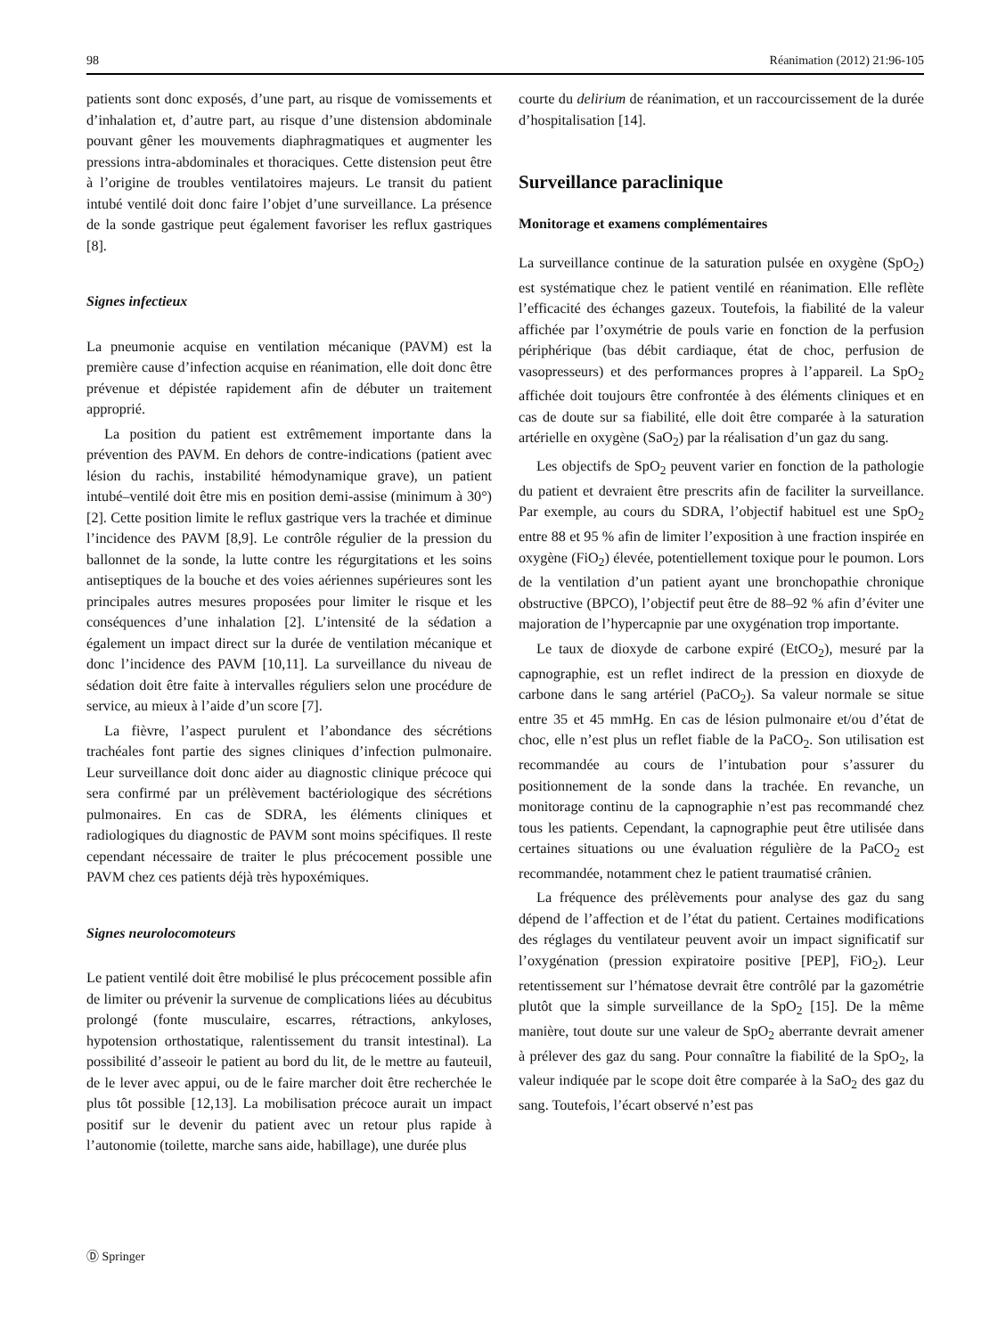98 Réanimation (2012) 21:96-105
patients sont donc exposés, d’une part, au risque de vomissements et d’inhalation et, d’autre part, au risque d’une distension abdominale pouvant gêner les mouvements diaphragmatiques et augmenter les pressions intra-abdominales et thoraciques. Cette distension peut être à l’origine de troubles ventilatoires majeurs. Le transit du patient intubé ventilé doit donc faire l’objet d’une surveillance. La présence de la sonde gastrique peut également favoriser les reflux gastriques [8].
Signes infectieux
La pneumonie acquise en ventilation mécanique (PAVM) est la première cause d’infection acquise en réanimation, elle doit donc être prévenue et dépistée rapidement afin de débuter un traitement approprié.
La position du patient est extrêmement importante dans la prévention des PAVM. En dehors de contre-indications (patient avec lésion du rachis, instabilité hémodynamique grave), un patient intubé–ventilé doit être mis en position demi-assise (minimum à 30°) [2]. Cette position limite le reflux gastrique vers la trachée et diminue l’incidence des PAVM [8,9]. Le contrôle régulier de la pression du ballonnet de la sonde, la lutte contre les régurgitations et les soins antiseptiques de la bouche et des voies aériennes supérieures sont les principales autres mesures proposées pour limiter le risque et les conséquences d’une inhalation [2]. L’intensité de la sédation a également un impact direct sur la durée de ventilation mécanique et donc l’incidence des PAVM [10,11]. La surveillance du niveau de sédation doit être faite à intervalles réguliers selon une procédure de service, au mieux à l’aide d’un score [7].
La fièvre, l’aspect purulent et l’abondance des sécrétions trachéales font partie des signes cliniques d’infection pulmonaire. Leur surveillance doit donc aider au diagnostic clinique précoce qui sera confirmé par un prélèvement bactériologique des sécrétions pulmonaires. En cas de SDRA, les éléments cliniques et radiologiques du diagnostic de PAVM sont moins spécifiques. Il reste cependant nécessaire de traiter le plus précocement possible une PAVM chez ces patients déjà très hypoxémiques.
Signes neurolocomoteurs
Le patient ventilé doit être mobilisé le plus précocement possible afin de limiter ou prévenir la survenue de complications liées au décubitus prolongé (fonte musculaire, escarres, rétractions, ankyloses, hypotension orthostatique, ralentissement du transit intestinal). La possibilité d’asseoir le patient au bord du lit, de le mettre au fauteuil, de le lever avec appui, ou de le faire marcher doit être recherchée le plus tôt possible [12,13]. La mobilisation précoce aurait un impact positif sur le devenir du patient avec un retour plus rapide à l’autonomie (toilette, marche sans aide, habillage), une durée plus
courte du delirium de réanimation, et un raccourcissement de la durée d’hospitalisation [14].
Surveillance paraclinique
Monitorage et examens complémentaires
La surveillance continue de la saturation pulsée en oxygène (SpO<sub>2</sub>) est systématique chez le patient ventilé en réanimation. Elle reflète l’efficacité des échanges gazeux. Toutefois, la fiabilité de la valeur affichée par l’oxymétrie de pouls varie en fonction de la perfusion périphérique (bas débit cardiaque, état de choc, perfusion de vasopresseurs) et des performances propres à l’appareil. La SpO<sub>2</sub> affichée doit toujours être confrontée à des éléments cliniques et en cas de doute sur sa fiabilité, elle doit être comparée à la saturation artérielle en oxygène (SaO<sub>2</sub>) par la réalisation d’un gaz du sang.
Les objectifs de SpO<sub>2</sub> peuvent varier en fonction de la pathologie du patient et devraient être prescrits afin de faciliter la surveillance. Par exemple, au cours du SDRA, l’objectif habituel est une SpO<sub>2</sub> entre 88 et 95 % afin de limiter l’exposition à une fraction inspirée en oxygène (FiO<sub>2</sub>) élevée, potentiellement toxique pour le poumon. Lors de la ventilation d’un patient ayant une bronchopathie chronique obstructive (BPCO), l’objectif peut être de 88–92 % afin d’éviter une majoration de l’hypercapnie par une oxygénation trop importante.
Le taux de dioxyde de carbone expiré (EtCO<sub>2</sub>), mesuré par la capnographie, est un reflet indirect de la pression en dioxyde de carbone dans le sang artériel (PaCO<sub>2</sub>). Sa valeur normale se situe entre 35 et 45 mmHg. En cas de lésion pulmonaire et/ou d’état de choc, elle n’est plus un reflet fiable de la PaCO<sub>2</sub>. Son utilisation est recommandée au cours de l’intubation pour s’assurer du positionnement de la sonde dans la trachée. En revanche, un monitorage continu de la capnographie n’est pas recommandé chez tous les patients. Cependant, la capnographie peut être utilisée dans certaines situations ou une évaluation régulière de la PaCO<sub>2</sub> est recommandée, notamment chez le patient traumatisé crânien.
La fréquence des prélèvements pour analyse des gaz du sang dépend de l’affection et de l’état du patient. Certaines modifications des réglages du ventilateur peuvent avoir un impact significatif sur l’oxygénation (pression expiratoire positive [PEP], FiO<sub>2</sub>). Leur retentissement sur l’hématose devrait être contrôlé par la gazométrie plutôt que la simple surveillance de la SpO<sub>2</sub> [15]. De la même manière, tout doute sur une valeur de SpO<sub>2</sub> aberrante devrait amener à prélever des gaz du sang. Pour connaître la fiabilité de la SpO<sub>2</sub>, la valeur indiquée par le scope doit être comparée à la SaO<sub>2</sub> des gaz du sang. Toutefois, l’écart observé n’est pas
Ⓓ Springer